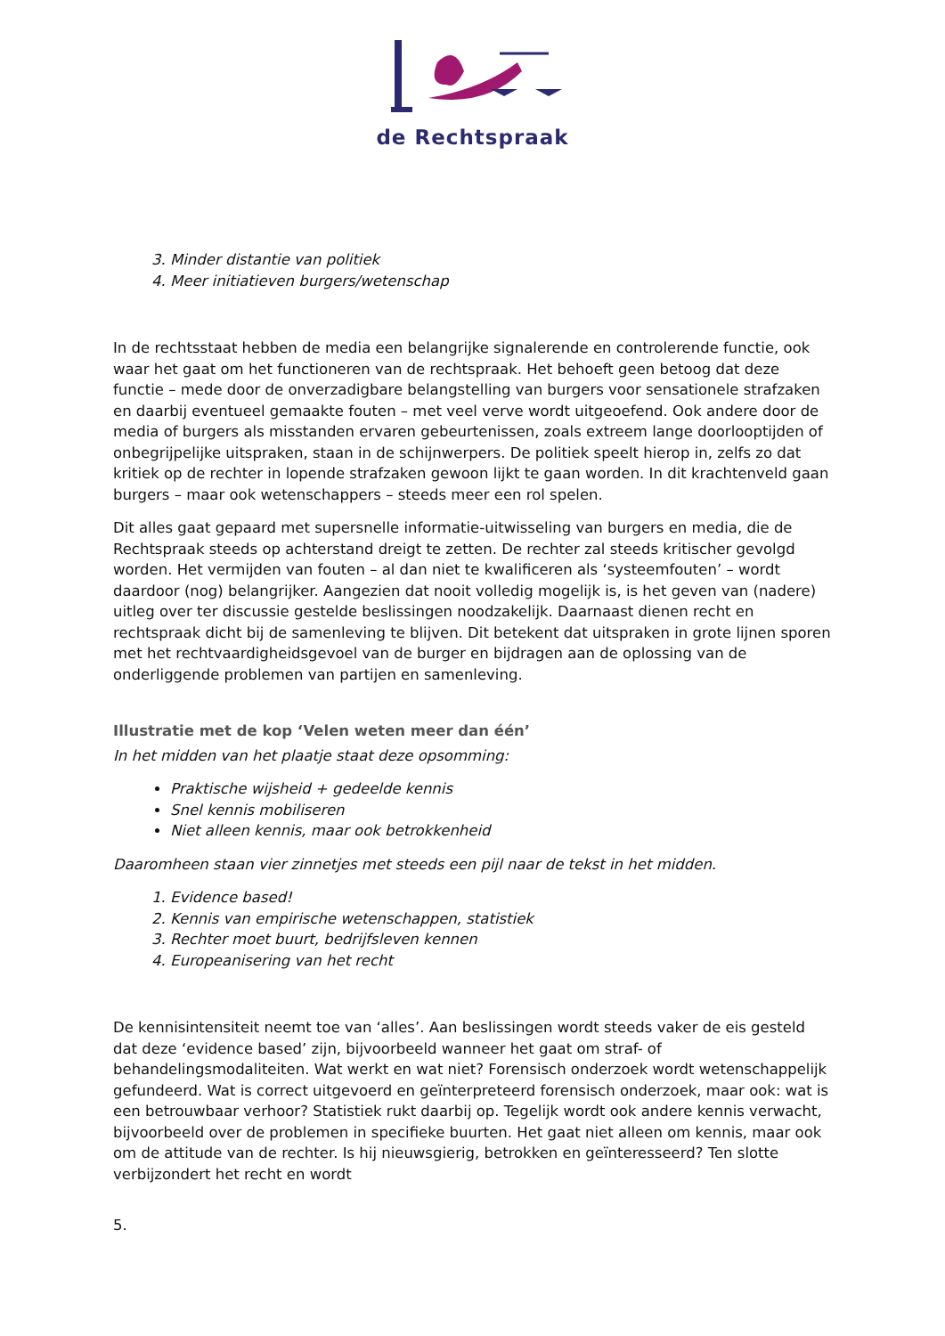de Rechtspraak
3. Minder distantie van politiek
4. Meer initiatieven burgers/wetenschap
In de rechtsstaat hebben de media een belangrijke signalerende en controlerende functie, ook waar het gaat om het functioneren van de rechtspraak. Het behoeft geen betoog dat deze functie – mede door de onverzadigbare belangstelling van burgers voor sensationele strafzaken en daarbij eventueel gemaakte fouten – met veel verve wordt uitgeoefend. Ook andere door de media of burgers als misstanden ervaren gebeurtenissen, zoals extreem lange doorlooptijden of onbegrijpelijke uitspraken, staan in de schijnwerpers. De politiek speelt hierop in, zelfs zo dat kritiek op de rechter in lopende strafzaken gewoon lijkt te gaan worden. In dit krachtenveld gaan burgers – maar ook wetenschappers – steeds meer een rol spelen.
Dit alles gaat gepaard met supersnelle informatie-uitwisseling van burgers en media, die de Rechtspraak steeds op achterstand dreigt te zetten. De rechter zal steeds kritischer gevolgd worden. Het vermijden van fouten – al dan niet te kwalificeren als ‘systeemfouten’ – wordt daardoor (nog) belangrijker. Aangezien dat nooit volledig mogelijk is, is het geven van (nadere) uitleg over ter discussie gestelde beslissingen noodzakelijk. Daarnaast dienen recht en rechtspraak dicht bij de samenleving te blijven. Dit betekent dat uitspraken in grote lijnen sporen met het rechtvaardigheidsgevoel van de burger en bijdragen aan de oplossing van de onderliggende problemen van partijen en samenleving.
Illustratie met de kop ‘Velen weten meer dan één’
In het midden van het plaatje staat deze opsomming:
Praktische wijsheid + gedeelde kennis
Snel kennis mobiliseren
Niet alleen kennis, maar ook betrokkenheid
Daaromheen staan vier zinnetjes met steeds een pijl naar de tekst in het midden.
1. Evidence based!
2. Kennis van empirische wetenschappen, statistiek
3. Rechter moet buurt, bedrijfsleven kennen
4. Europeanisering van het recht
De kennisintensiteit neemt toe van ‘alles’. Aan beslissingen wordt steeds vaker de eis gesteld dat deze ‘evidence based’ zijn, bijvoorbeeld wanneer het gaat om straf- of behandelingsmodaliteiten. Wat werkt en wat niet? Forensisch onderzoek wordt wetenschappelijk gefundeerd. Wat is correct uitgevoerd en geïnterpreteerd forensisch onderzoek, maar ook: wat is een betrouwbaar verhoor? Statistiek rukt daarbij op. Tegelijk wordt ook andere kennis verwacht, bijvoorbeeld over de problemen in specifieke buurten. Het gaat niet alleen om kennis, maar ook om de attitude van de rechter. Is hij nieuwsgierig, betrokken en geïnteresseerd? Ten slotte verbijzondert het recht en wordt
5.